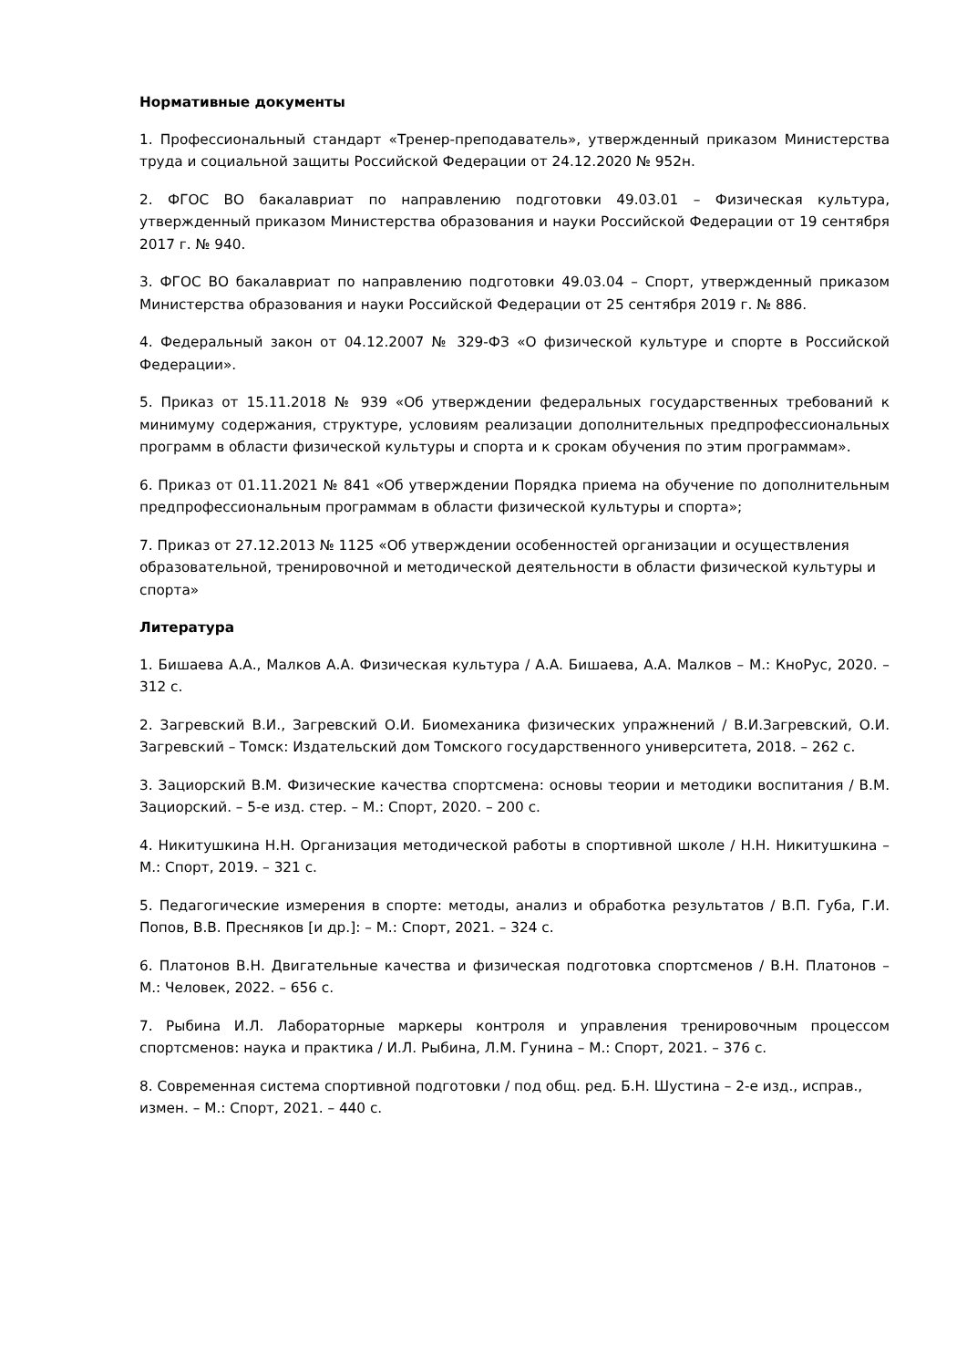Нормативные документы
1. Профессиональный стандарт «Тренер-преподаватель», утвержденный приказом Министерства труда и социальной защиты Российской Федерации от 24.12.2020 № 952н.
2. ФГОС ВО бакалавриат по направлению подготовки 49.03.01 – Физическая культура, утвержденный приказом Министерства образования и науки Российской Федерации от 19 сентября 2017 г. № 940.
3. ФГОС ВО бакалавриат по направлению подготовки 49.03.04 – Спорт, утвержденный приказом Министерства образования и науки Российской Федерации от 25 сентября 2019 г. № 886.
4. Федеральный закон от 04.12.2007 № 329-ФЗ «О физической культуре и спорте в Российской Федерации».
5. Приказ от 15.11.2018 № 939 «Об утверждении федеральных государственных требований к минимуму содержания, структуре, условиям реализации дополнительных предпрофессиональных программ в области физической культуры и спорта и к срокам обучения по этим программам».
6. Приказ от 01.11.2021 № 841 «Об утверждении Порядка приема на обучение по дополнительным предпрофессиональным программам в области физической культуры и спорта»;
7. Приказ от 27.12.2013 № 1125 «Об утверждении особенностей организации и осуществления образовательной, тренировочной и методической деятельности в области физической культуры и спорта»
Литература
1. Бишаева А.А., Малков А.А. Физическая культура / А.А. Бишаева, А.А. Малков – М.: КноРус, 2020. – 312 с.
2. Загревский В.И., Загревский О.И. Биомеханика физических упражнений / В.И.Загревский, О.И. Загревский – Томск: Издательский дом Томского государственного университета, 2018. – 262 с.
3. Зациорский В.М. Физические качества спортсмена: основы теории и методики воспитания / В.М. Зациорский. – 5-е изд. стер. – М.: Спорт, 2020. – 200 с.
4. Никитушкина Н.Н. Организация методической работы в спортивной школе / Н.Н. Никитушкина – М.: Спорт, 2019. – 321 с.
5. Педагогические измерения в спорте: методы, анализ и обработка результатов / В.П. Губа, Г.И. Попов, В.В. Пресняков [и др.]: – М.: Спорт, 2021. – 324 с.
6. Платонов В.Н. Двигательные качества и физическая подготовка спортсменов / В.Н. Платонов – М.: Человек, 2022. – 656 с.
7. Рыбина И.Л. Лабораторные маркеры контроля и управления тренировочным процессом спортсменов: наука и практика / И.Л. Рыбина, Л.М. Гунина – М.: Спорт, 2021. – 376 с.
8. Современная система спортивной подготовки / под общ. ред. Б.Н. Шустина – 2-е изд., исправ., измен. – М.: Спорт, 2021. – 440 с.